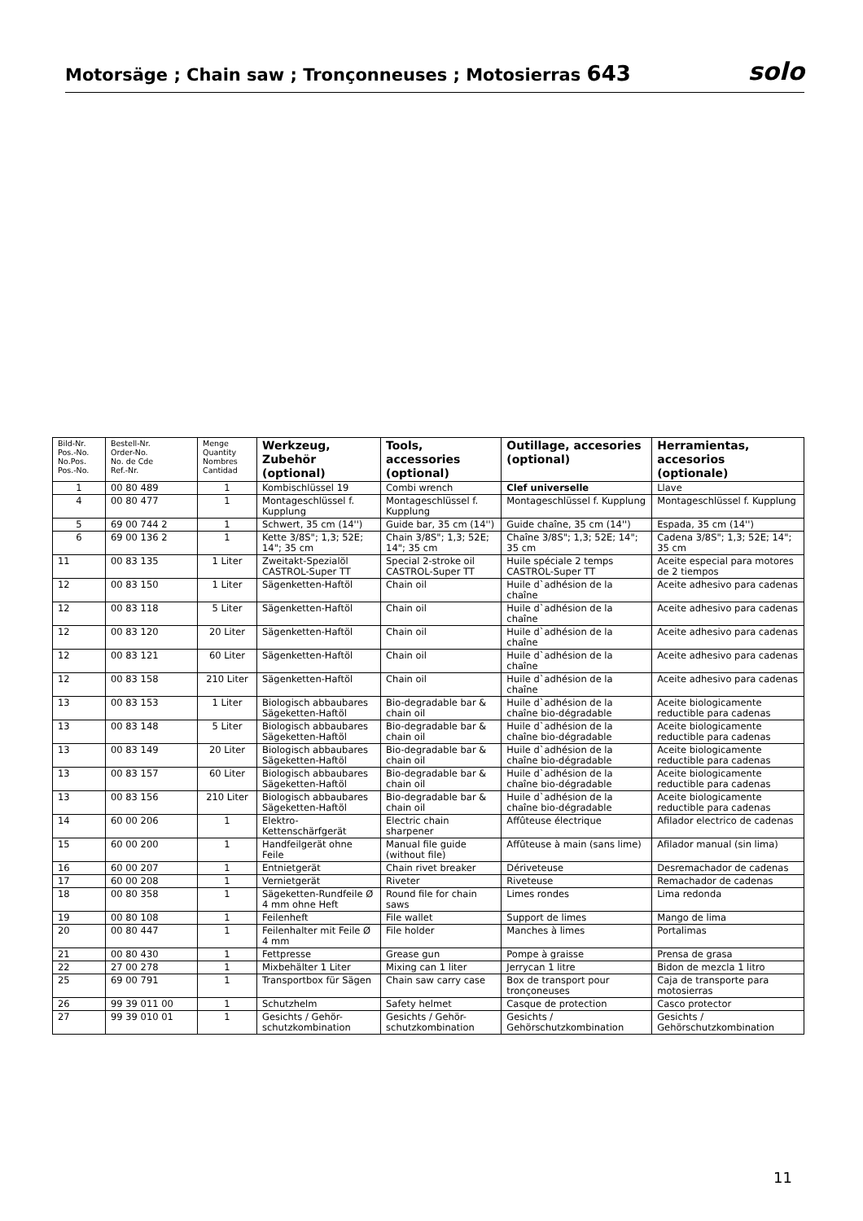Motorsäge ; Chain saw ; Tronçonneuses ; Motosierras 643
solo
| Bild-Nr. Pos.-No. No.Pos. Pos.-No. | Bestell-Nr. Order-No. No. de Cde Ref.-Nr. | Menge Quantity Nombres Cantidad | Werkzeug, Zubehör (optional) | Tools, accessories (optional) | Outillage, accesories (optional) | Herramientas, accesorios (optionale) |
| --- | --- | --- | --- | --- | --- | --- |
| 1 | 00 80 489 | 1 | Kombischlüssel 19 | Combi wrench | Clef universelle | Llave |
| 4 | 00 80 477 | 1 | Montageschlüssel f. Kupplung | Montageschlüssel f. Kupplung | Montageschlüssel f. Kupplung | Montageschlüssel f. Kupplung |
| 5 | 69 00 744 2 | 1 | Schwert, 35 cm (14'') | Guide bar, 35 cm (14'') | Guide chaîne, 35 cm (14'') | Espada, 35 cm (14'') |
| 6 | 69 00 136 2 | 1 | Kette 3/8S"; 1,3; 52E; 14"; 35 cm | Chain 3/8S"; 1,3; 52E; 14"; 35 cm | Chaîne 3/8S"; 1,3; 52E; 14"; 35 cm | Cadena 3/8S"; 1,3; 52E; 14"; 35 cm |
| 11 | 00 83 135 | 1 Liter | Zweitakt-Spezialöl CASTROL-Super TT | Special 2-stroke oil CASTROL-Super TT | Huile spéciale 2 temps CASTROL-Super TT | Aceite especial para motores de 2 tiempos |
| 12 | 00 83 150 | 1 Liter | Sägenketten-Haftöl | Chain oil | Huile d`adhésion de la chaîne | Aceite adhesivo para cadenas |
| 12 | 00 83 118 | 5 Liter | Sägenketten-Haftöl | Chain oil | Huile d`adhésion de la chaîne | Aceite adhesivo para cadenas |
| 12 | 00 83 120 | 20 Liter | Sägenketten-Haftöl | Chain oil | Huile d`adhésion de la chaîne | Aceite adhesivo para cadenas |
| 12 | 00 83 121 | 60 Liter | Sägenketten-Haftöl | Chain oil | Huile d`adhésion de la chaîne | Aceite adhesivo para cadenas |
| 12 | 00 83 158 | 210 Liter | Sägenketten-Haftöl | Chain oil | Huile d`adhésion de la chaîne | Aceite adhesivo para cadenas |
| 13 | 00 83 153 | 1 Liter | Biologisch abbaubares Sägeketten-Haftöl | Bio-degradable bar & chain oil | Huile d`adhésion de la chaîne bio-dégradable | Aceite biologicamente reductible para cadenas |
| 13 | 00 83 148 | 5 Liter | Biologisch abbaubares Sägeketten-Haftöl | Bio-degradable bar & chain oil | Huile d`adhésion de la chaîne bio-dégradable | Aceite biologicamente reductible para cadenas |
| 13 | 00 83 149 | 20 Liter | Biologisch abbaubares Sägeketten-Haftöl | Bio-degradable bar & chain oil | Huile d`adhésion de la chaîne bio-dégradable | Aceite biologicamente reductible para cadenas |
| 13 | 00 83 157 | 60 Liter | Biologisch abbaubares Sägeketten-Haftöl | Bio-degradable bar & chain oil | Huile d`adhésion de la chaîne bio-dégradable | Aceite biologicamente reductible para cadenas |
| 13 | 00 83 156 | 210 Liter | Biologisch abbaubares Sägeketten-Haftöl | Bio-degradable bar & chain oil | Huile d`adhésion de la chaîne bio-dégradable | Aceite biologicamente reductible para cadenas |
| 14 | 60 00 206 | 1 | Elektro-Kettenschärfgerät | Electric chain sharpener | Affûteuse électrique | Afilador electrico de cadenas |
| 15 | 60 00 200 | 1 | Handfeilgerät ohne Feile | Manual file guide (without file) | Affûteuse à main (sans lime) | Afilador manual (sin lima) |
| 16 | 60 00 207 | 1 | Entnietgerät | Chain rivet breaker | Dériveteuse | Desremachador de cadenas |
| 17 | 60 00 208 | 1 | Vernietgerät | Riveter | Riveteuse | Remachador de cadenas |
| 18 | 00 80 358 | 1 | Sägeketten-Rundfeile Ø 4 mm ohne Heft | Round file for chain saws | Limes rondes | Lima redonda |
| 19 | 00 80 108 | 1 | Feilenheft | File wallet | Support de limes | Mango de lima |
| 20 | 00 80 447 | 1 | Feilenhalter mit Feile Ø 4 mm | File holder | Manches à limes | Portalimas |
| 21 | 00 80 430 | 1 | Fettpresse | Grease gun | Pompe à graisse | Prensa de grasa |
| 22 | 27 00 278 | 1 | Mixbehälter 1 Liter | Mixing can 1 liter | Jerrycan 1 litre | Bidon de mezcla 1 litro |
| 25 | 69 00 791 | 1 | Transportbox für Sägen | Chain saw carry case | Box de transport pour tronçoneuses | Caja de transporte para motosierras |
| 26 | 99 39 011 00 | 1 | Schutzhelm | Safety helmet | Casque de protection | Casco protector |
| 27 | 99 39 010 01 | 1 | Gesichts / Gehör-schutzkombination | Gesichts / Gehör-schutzkombination | Gesichts / Gehörschutzkombination | Gesichts / Gehörschutzkombination |
11